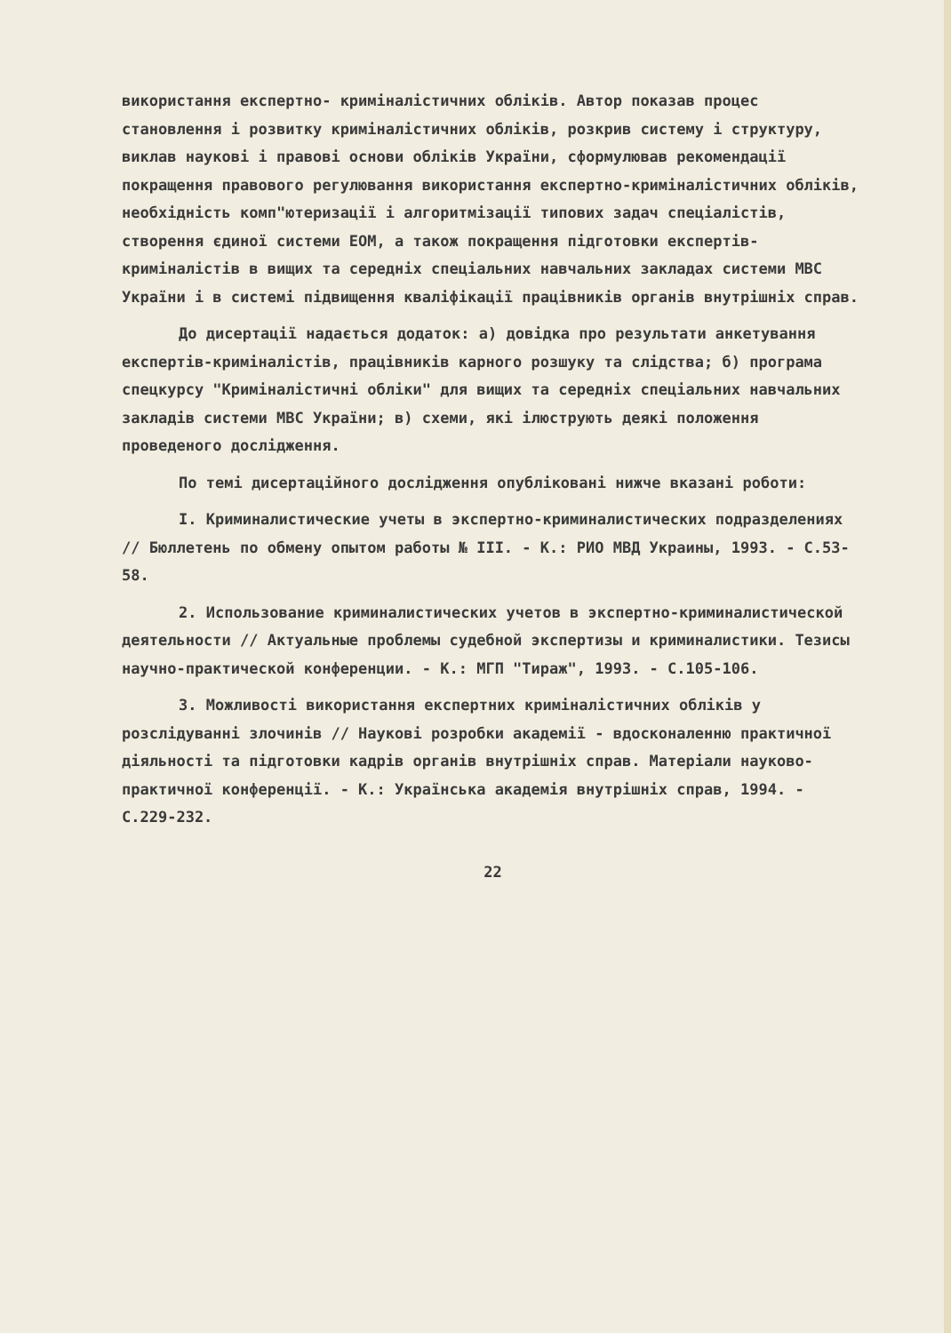використання експертно- криміналістичних обліків. Автор показав процес становлення і розвитку криміналістичних обліків, розкрив систему і структуру, виклав наукові і правові основи обліків України, сформулював рекомендації покращення правового регулювання використання експертно-криміналістичних обліків, необхідність комп"ютеризації і алгоритмізації типових задач спеціалістів, створення єдиної системи ЕОМ, а також покращення підготовки експертів-криміналістів в вищих та середніх спеціальних навчальних закладах системи МВС України і в системі підвищення кваліфікації працівників органів внутрішніх справ.
До дисертації надається додаток: а) довідка про результати анкетування експертів-криміналістів, працівників карного розшуку та слідства; б) програма спецкурсу "Криміналістичні обліки" для вищих та середніх спеціальних навчальних закладів системи МВС України; в) схеми, які ілюструють деякі положення проведеного дослідження.
По темі дисертаційного дослідження опубліковані нижче вказані роботи:
I. Криминалистические учеты в экспертно-криминалистических подразделениях // Бюллетень по обмену опытом работы № III. - К.: РИО МВД Украины, 1993. - С.53-58.
2. Использование криминалистических учетов в экспертно-криминалистической деятельности // Актуальные проблемы судебной экспертизы и криминалистики. Тезисы научно-практической конференции. - К.: МГП "Тираж", 1993. - С.105-106.
3. Можливості використання експертних криміналістичних обліків у розслідуванні злочинів // Наукові розробки академії - вдосконаленню практичної діяльності та підготовки кадрів органів внутрішніх справ. Матеріали науково-практичної конференції. - К.: Українська академія внутрішніх справ, 1994. - С.229-232.
22